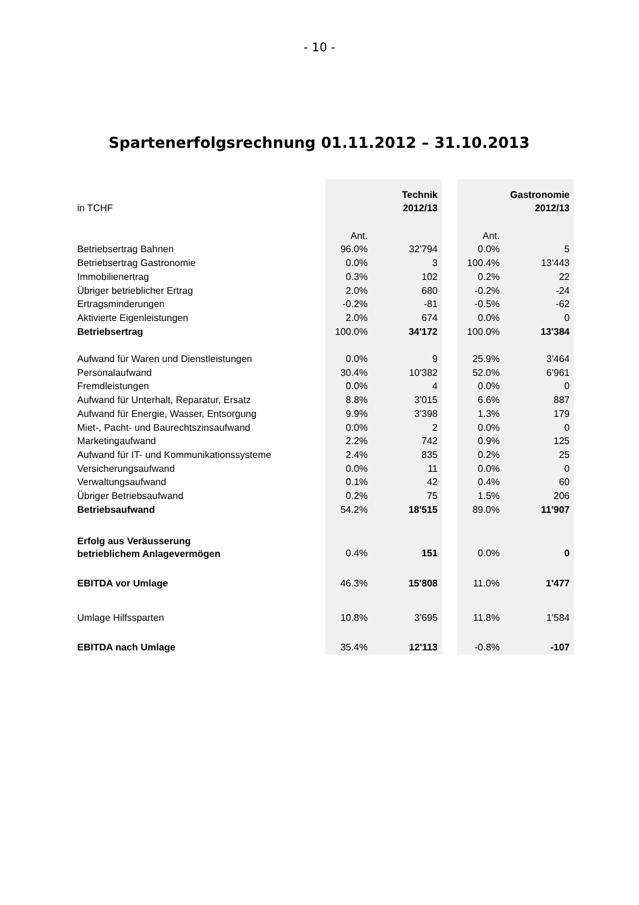- 10 -
Spartenerfolgsrechnung 01.11.2012 – 31.10.2013
| in TCHF | | Technik 2012/13 | | | Gastronomie 2012/13 |
| | Ant. | | | Ant. | |
| Betriebsertrag Bahnen | 96.0% | 32'794 | | 0.0% | 5 |
| Betriebsertrag Gastronomie | 0.0% | 3 | | 100.4% | 13'443 |
| Immobilienertrag | 0.3% | 102 | | 0.2% | 22 |
| Übriger betrieblicher Ertrag | 2.0% | 680 | | -0.2% | -24 |
| Ertragsminderungen | -0.2% | -81 | | -0.5% | -62 |
| Aktivierte Eigenleistungen | 2.0% | 674 | | 0.0% | 0 |
| Betriebsertrag | 100.0% | 34'172 | | 100.0% | 13'384 |
| Aufwand für Waren und Dienstleistungen | 0.0% | 9 | | 25.9% | 3'464 |
| Personalaufwand | 30.4% | 10'382 | | 52.0% | 6'961 |
| Fremdleistungen | 0.0% | 4 | | 0.0% | 0 |
| Aufwand für Unterhalt, Reparatur, Ersatz | 8.8% | 3'015 | | 6.6% | 887 |
| Aufwand für Energie, Wasser, Entsorgung | 9.9% | 3'398 | | 1.3% | 179 |
| Miet-, Pacht- und Baurechtszinsaufwand | 0.0% | 2 | | 0.0% | 0 |
| Marketingaufwand | 2.2% | 742 | | 0.9% | 125 |
| Aufwand für IT- und Kommunikationssysteme | 2.4% | 835 | | 0.2% | 25 |
| Versicherungsaufwand | 0.0% | 11 | | 0.0% | 0 |
| Verwaltungsaufwand | 0.1% | 42 | | 0.4% | 60 |
| Übriger Betriebsaufwand | 0.2% | 75 | | 1.5% | 206 |
| Betriebsaufwand | 54.2% | 18'515 | | 89.0% | 11'907 |
| Erfolg aus Veräusserung betrieblichem Anlagevermögen | 0.4% | 151 | | 0.0% | 0 |
| EBITDA vor Umlage | 46.3% | 15'808 | | 11.0% | 1'477 |
| Umlage Hilfssparten | 10.8% | 3'695 | | 11.8% | 1'584 |
| EBITDA nach Umlage | 35.4% | 12'113 | | -0.8% | -107 |